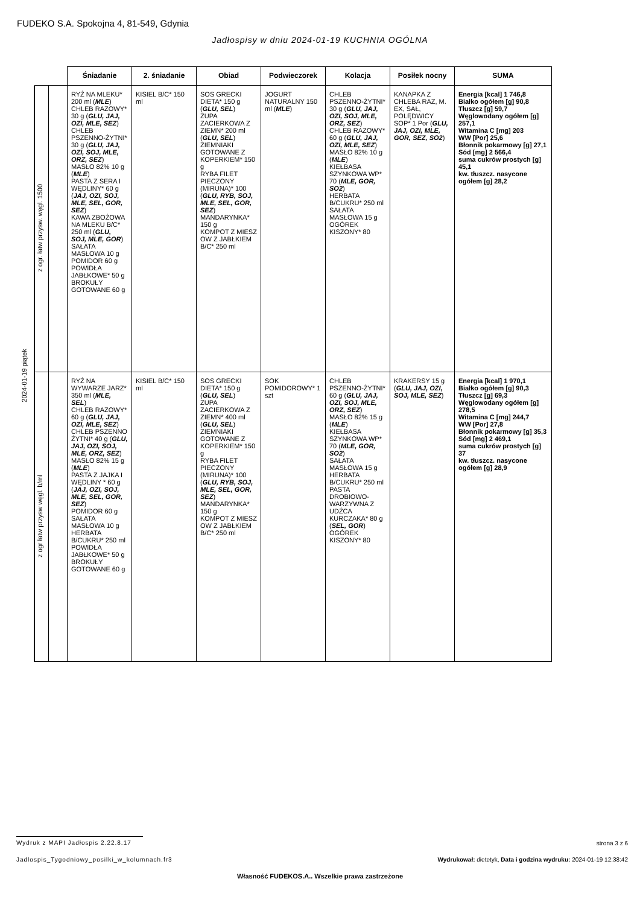FUDEKO S.A. Spokojna 4, 81-549, Gdynia
Jadłospisy w dniu 2024-01-19 KUCHNIA OGÓLNA
2024-01-19 piątek
| | | Śniadanie | 2. śniadanie | Obiad | Podwieczorek | Kolacja | Posiłek nocny | SUMA |
| --- | --- | --- | --- | --- | --- | --- | --- | --- |
| z ogr. łatw przysw. węgl. 1500 | | RYŻ NA MLEKU* 200 ml ( MLE ) CHLEB RAZOWY* 30 g ( GLU, JAJ, OZI, MLE, SEZ ) CHLEB PSZENNO-ŻYTNI* 30 g ( GLU, JAJ, OZI, SOJ, MLE, ORZ, SEZ ) MASŁO 82% 10 g ( MLE ) PASTA Z SERA I WĘDLINY* 60 g ( JAJ, OZI, SOJ, MLE, SEL, GOR, SEZ ) KAWA ZBOŻOWA NA MLEKU B/C* 250 ml ( GLU, SOJ, MLE, GOR ) SAŁATA MASŁOWA 10 g POMIDOR 60 g POWIDŁA JABŁKOWE* 50 g BROKUŁY GOTOWANE 60 g | KISIEL B/C* 150 ml | SOS GRECKI DIETA* 150 g ( GLU, SEL ) ZUPA ZACIERKOWA Z ZIEMN* 200 ml ( GLU, SEL ) ZIEMNIAKI GOTOWANE Z KOPERKIEM* 150 g RYBA FILET PIECZONY (MIRUNA)* 100 ( GLU, RYB, SOJ, MLE, SEL, GOR, SEZ ) MANDARYNKA* 150 g KOMPOT Z MIESZ OW Z JABŁKIEM B/C* 250 ml | JOGURT NATURALNY 150 ml ( MLE ) | CHLEB PSZENNO-ŻYTNI* 30 g ( GLU, JAJ, OZI, SOJ, MLE, ORZ, SEZ ) CHLEB RAZOWY* 60 g ( GLU, JAJ, OZI, MLE, SEZ ) MASŁO 82% 10 g ( MLE ) KIEŁBASA SZYNKOWA WP* 70 ( MLE, GOR, SO2 ) HERBATA B/CUKRU* 250 ml SAŁATA MASŁOWA 15 g OGÓREK KISZONY* 80 | KANAPKA Z CHLEBA RAZ, M. EX, SAŁ, POLĘDWICY SOP* 1 Por ( GLU, JAJ, OZI, MLE, GOR, SEZ, SO2 ) | Energia [kcal] 1 746,8 Białko ogółem [g] 90,8 Tłuszcz [g] 59,7 Węglowodany ogółem [g] 257,1 Witamina C [mg] 203 WW [Por] 25,6 Błonnik pokarmowy [g] 27,1 Sód [mg] 2 566,4 suma cukrów prostych [g] 45,1 kw. tłuszcz. nasycone ogółem [g] 28,2 |
| z ogr łatw przysw węgl. b/ml | | RYŻ NA WYWARZE JARZ* 350 ml ( MLE, SEL ) CHLEB RAZOWY* 60 g ( GLU, JAJ, OZI, MLE, SEZ ) CHLEB PSZENNO ŻYTNI* 40 g ( GLU, JAJ, OZI, SOJ, MLE, ORZ, SEZ ) MASŁO 82% 15 g ( MLE ) PASTA Z JAJKA I WĘDLINY * 60 g ( JAJ, OZI, SOJ, MLE, SEL, GOR, SEZ ) POMIDOR 60 g SAŁATA MASŁOWA 10 g HERBATA B/CUKRU* 250 ml POWIDŁA JABŁKOWE* 50 g BROKUŁY GOTOWANE 60 g | KISIEL B/C* 150 ml | SOS GRECKI DIETA* 150 g ( GLU, SEL ) ZUPA ZACIERKOWA Z ZIEMN* 400 ml ( GLU, SEL ) ZIEMNIAKI GOTOWANE Z KOPERKIEM* 150 g RYBA FILET PIECZONY (MIRUNA)* 100 ( GLU, RYB, SOJ, MLE, SEL, GOR, SEZ ) MANDARYNKA* 150 g KOMPOT Z MIESZ OW Z JABŁKIEM B/C* 250 ml | SOK POMIDOROWY* 1 szt | CHLEB PSZENNO-ŻYTNI* 60 g ( GLU, JAJ, OZI, SOJ, MLE, ORZ, SEZ ) MASŁO 82% 15 g ( MLE ) KIEŁBASA SZYNKOWA WP* 70 ( MLE, GOR, SO2 ) SAŁATA MASŁOWA 15 g HERBATA B/CUKRU* 250 ml PASTA DROBIOWO-WARZYWNA Z UDŹCA KURCZAKA* 80 g ( SEL, GOR ) OGÓREK KISZONY* 80 | KRAKERSY 15 g ( GLU, JAJ, OZI, SOJ, MLE, SEZ ) | Energia [kcal] 1 970,1 Białko ogółem [g] 90,3 Tłuszcz [g] 69,3 Węglowodany ogółem [g] 278,5 Witamina C [mg] 244,7 WW [Por] 27,8 Błonnik pokarmowy [g] 35,3 Sód [mg] 2 469,1 suma cukrów prostych [g] 37 kw. tłuszcz. nasycone ogółem [g] 28,9 |
Wydruk z MAPI Jadłospis 2.22.8.17
strona 3 z 6
Jadlospis_Tygodniowy_posilki_w_kolumnach.fr3
Wydrukował: dietetyk, Data i godzina wydruku: 2024-01-19 12:38:42
Własność FUDEKOS.A.. Wszelkie prawa zastrzeżone